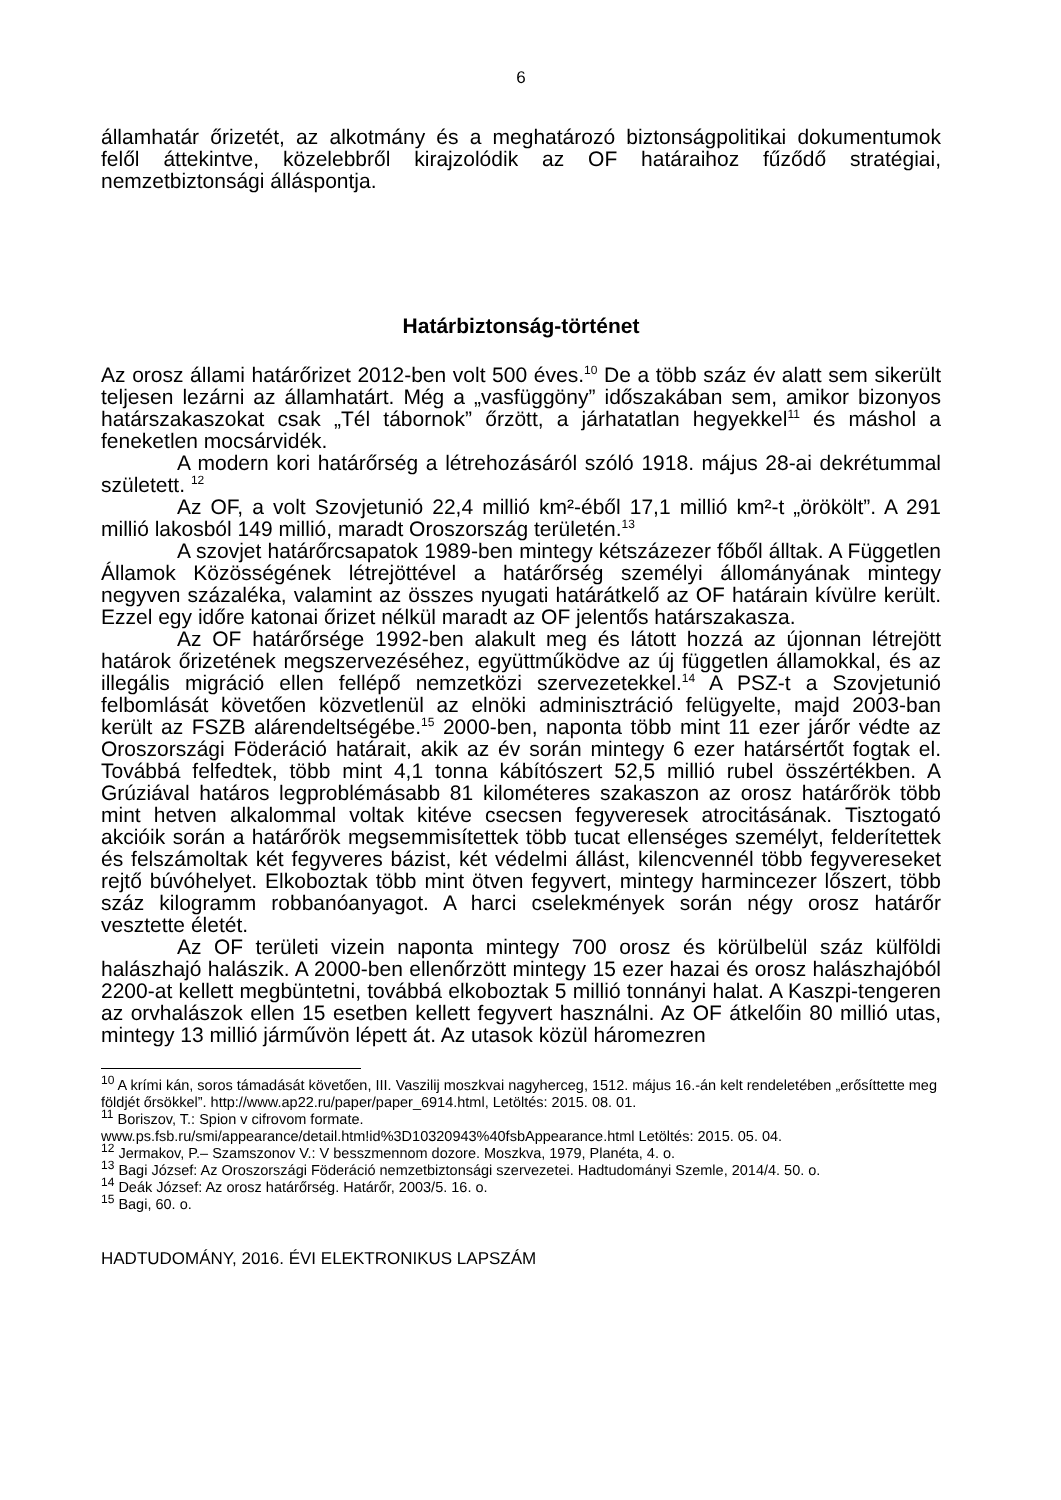6
államhatár őrizetét, az alkotmány és a meghatározó biztonságpolitikai dokumentumok felől áttekintve, közelebbről kirajzolódik az OF határaihoz fűződő stratégiai, nemzetbiztonsági álláspontja.
Határbiztonság-történet
Az orosz állami határőrizet 2012-ben volt 500 éves.<sup>10</sup> De a több száz év alatt sem sikerült teljesen lezárni az államhatárt. Még a „vasfüggöny” időszakában sem, amikor bizonyos határszakaszokat csak „Tél tábornok” őrzött, a járhatatlan hegyekkel<sup>11</sup> és máshol a feneketlen mocsárvidék.
A modern kori határőrség a létrehozásáról szóló 1918. május 28-ai dekrétummal született. <sup>12</sup>
Az OF, a volt Szovjetunió 22,4 millió km²-éből 17,1 millió km²-t „örökölt”. A 291 millió lakosból 149 millió, maradt Oroszország területén.<sup>13</sup>
A szovjet határőrcsapatok 1989-ben mintegy kétszázezer főből álltak. A Független Államok Közösségének létrejöttével a határőrség személyi állományának mintegy negyven százaléka, valamint az összes nyugati határátkelő az OF határain kívülre került. Ezzel egy időre katonai őrizet nélkül maradt az OF jelentős határszakasza.
Az OF határőrsége 1992-ben alakult meg és látott hozzá az újonnan létrejött határok őrizetének megszervezéséhez, együttműködve az új független államokkal, és az illegális migráció ellen fellépő nemzetközi szervezetekkel.<sup>14</sup> A PSZ-t a Szovjetunió felbomlását követően közvetlenül az elnöki adminisztráció felügyelte, majd 2003-ban került az FSZB alárendeltségébe.<sup>15</sup> 2000-ben, naponta több mint 11 ezer járőr védte az Oroszországi Föderáció határait, akik az év során mintegy 6 ezer határsértőt fogtak el. Továbbá felfedtek, több mint 4,1 tonna kábítószert 52,5 millió rubel összértékben. A Grúziával határos legproblémásabb 81 kilométeres szakaszon az orosz határőrök több mint hetven alkalommal voltak kitéve csecsen fegyveresek atrocitásának. Tisztogató akcióik során a határőrök megsemmisítettek több tucat ellenséges személyt, felderítettek és felszámoltak két fegyveres bázist, két védelmi állást, kilencvennél több fegyvereseket rejtő búvóhelyet. Elkoboztak több mint ötven fegyvert, mintegy harmincezer lőszert, több száz kilogramm robbanóanyagot. A harci cselekmények során négy orosz határőr vesztette életét.
Az OF területi vizein naponta mintegy 700 orosz és körülbelül száz külföldi halászhajó halászik. A 2000-ben ellenőrzött mintegy 15 ezer hazai és orosz halászhajóból 2200-at kellett megbüntetni, továbbá elkoboztak 5 millió tonnányi halat. A Kaszpi-tengeren az orvhalászok ellen 15 esetben kellett fegyvert használni. Az OF átkelőin 80 millió utas, mintegy 13 millió járművön lépett át. Az utasok közül háromezren
<sup>10</sup> A krími kán, soros támadását követően, III. Vaszilij moszkvai nagyherceg, 1512. május 16.-án kelt rendeletében „erősíttette meg földjét őrsökkel”. http://www.ap22.ru/paper/paper_6914.html, Letöltés: 2015. 08. 01.
<sup>11</sup> Boriszov, T.: Spion v cifrovom formate.
www.ps.fsb.ru/smi/appearance/detail.htm!id%3D10320943%40fsbAppearance.html Letöltés: 2015. 05. 04.
<sup>12</sup> Jermakov, P.– Szamszonov V.: V besszmennom dozore. Moszkva, 1979, Planéta, 4. o.
<sup>13</sup> Bagi József: Az Oroszországi Föderáció nemzetbiztonsági szervezetei. Hadtudományi Szemle, 2014/4. 50. o.
<sup>14</sup> Deák József: Az orosz határőrség. Határőr, 2003/5. 16. o.
<sup>15</sup> Bagi, 60. o.
HADTUDOMÁNY, 2016. ÉVI ELEKTRONIKUS LAPSZÁM